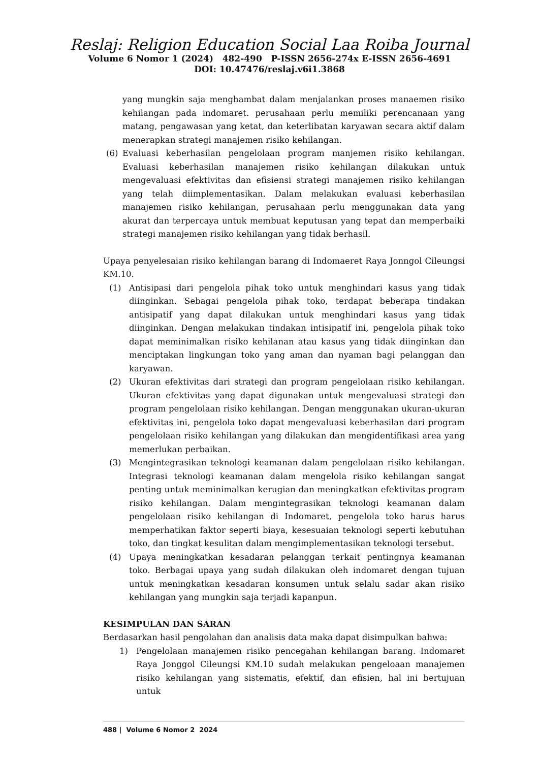Reslaj: Religion Education Social Laa Roiba Journal
Volume 6 Nomor 1 (2024) 482-490 P-ISSN 2656-274x E-ISSN 2656-4691
DOI: 10.47476/reslaj.v6i1.3868
yang mungkin saja menghambat dalam menjalankan proses manaemen risiko kehilangan pada indomaret. perusahaan perlu memiliki perencanaan yang matang, pengawasan yang ketat, dan keterlibatan karyawan secara aktif dalam menerapkan strategi manajemen risiko kehilangan.
(6) Evaluasi keberhasilan pengelolaan program manjemen risiko kehilangan. Evaluasi keberhasilan manajemen risiko kehilangan dilakukan untuk mengevaluasi efektivitas dan efisiensi strategi manajemen risiko kehilangan yang telah diimplementasikan. Dalam melakukan evaluasi keberhasilan manajemen risiko kehilangan, perusahaan perlu menggunakan data yang akurat dan terpercaya untuk membuat keputusan yang tepat dan memperbaiki strategi manajemen risiko kehilangan yang tidak berhasil.
Upaya penyelesaian risiko kehilangan barang di Indomaeret Raya Jonngol Cileungsi KM.10.
(1) Antisipasi dari pengelola pihak toko untuk menghindari kasus yang tidak diinginkan. Sebagai pengelola pihak toko, terdapat beberapa tindakan antisipatif yang dapat dilakukan untuk menghindari kasus yang tidak diinginkan. Dengan melakukan tindakan intisipatif ini, pengelola pihak toko dapat meminimalkan risiko kehilanan atau kasus yang tidak diinginkan dan menciptakan lingkungan toko yang aman dan nyaman bagi pelanggan dan karyawan.
(2) Ukuran efektivitas dari strategi dan program pengelolaan risiko kehilangan. Ukuran efektivitas yang dapat digunakan untuk mengevaluasi strategi dan program pengelolaan risiko kehilangan. Dengan menggunakan ukuran-ukuran efektivitas ini, pengelola toko dapat mengevaluasi keberhasilan dari program pengelolaan risiko kehilangan yang dilakukan dan mengidentifikasi area yang memerlukan perbaikan.
(3) Mengintegrasikan teknologi keamanan dalam pengelolaan risiko kehilangan. Integrasi teknologi keamanan dalam mengelola risiko kehilangan sangat penting untuk meminimalkan kerugian dan meningkatkan efektivitas program risiko kehilangan. Dalam mengintegrasikan teknologi keamanan dalam pengelolaan risiko kehilangan di Indomaret, pengelola toko harus harus memperhatikan faktor seperti biaya, kesesuaian teknologi seperti kebutuhan toko, dan tingkat kesulitan dalam mengimplementasikan teknologi tersebut.
(4) Upaya meningkatkan kesadaran pelanggan terkait pentingnya keamanan toko. Berbagai upaya yang sudah dilakukan oleh indomaret dengan tujuan untuk meningkatkan kesadaran konsumen untuk selalu sadar akan risiko kehilangan yang mungkin saja terjadi kapanpun.
KESIMPULAN DAN SARAN
Berdasarkan hasil pengolahan dan analisis data maka dapat disimpulkan bahwa:
1) Pengelolaan manajemen risiko pencegahan kehilangan barang. Indomaret Raya Jonggol Cileungsi KM.10 sudah melakukan pengeloaan manajemen risiko kehilangan yang sistematis, efektif, dan efisien, hal ini bertujuan untuk
488 | Volume 6 Nomor 2 2024